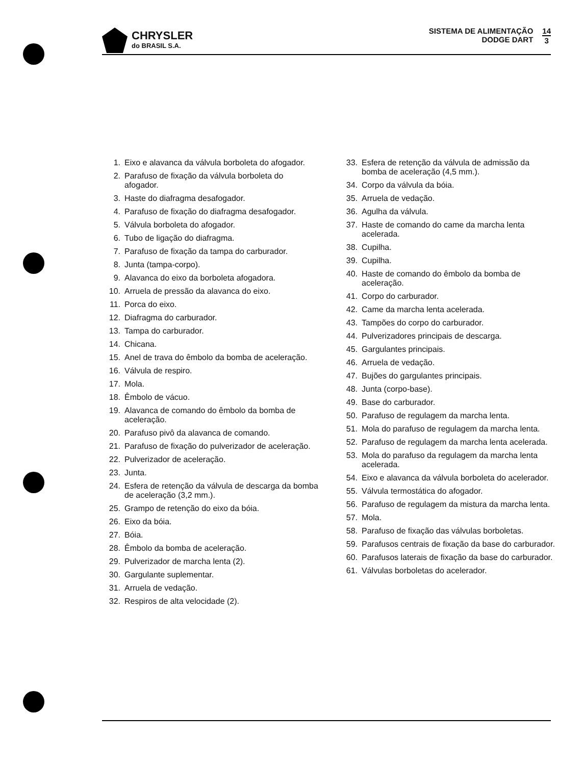CHRYSLER
do BRASIL S.A.
SISTEMA DE ALIMENTAÇÃO
DODGE DART
14
3
1. Eixo e alavanca da válvula borboleta do afogador.
2. Parafuso de fixação da válvula borboleta do afogador.
3. Haste do diafragma desafogador.
4. Parafuso de fixação do diafragma desafogador.
5. Válvula borboleta do afogador.
6. Tubo de ligação do diafragma.
7. Parafuso de fixação da tampa do carburador.
8. Junta (tampa-corpo).
9. Alavanca do eixo da borboleta afogadora.
10. Arruela de pressão da alavanca do eixo.
11. Porca do eixo.
12. Diafragma do carburador.
13. Tampa do carburador.
14. Chicana.
15. Anel de trava do êmbolo da bomba de aceleração.
16. Válvula de respiro.
17. Mola.
18. Êmbolo de vácuo.
19. Alavanca de comando do êmbolo da bomba de aceleração.
20. Parafuso pivô da alavanca de comando.
21. Parafuso de fixação do pulverizador de aceleração.
22. Pulverizador de aceleração.
23. Junta.
24. Esfera de retenção da válvula de descarga da bomba de aceleração (3,2 mm.).
25. Grampo de retenção do eixo da bóia.
26. Eixo da bóia.
27. Bóia.
28. Êmbolo da bomba de aceleração.
29. Pulverizador de marcha lenta (2).
30. Gargulante suplementar.
31. Arruela de vedação.
32. Respiros de alta velocidade (2).
33. Esfera de retenção da válvula de admissão da bomba de aceleração (4,5 mm.).
34. Corpo da válvula da bóia.
35. Arruela de vedação.
36. Agulha da válvula.
37. Haste de comando do came da marcha lenta acelerada.
38. Cupilha.
39. Cupilha.
40. Haste de comando do êmbolo da bomba de aceleração.
41. Corpo do carburador.
42. Came da marcha lenta acelerada.
43. Tampões do corpo do carburador.
44. Pulverizadores principais de descarga.
45. Gargulantes principais.
46. Arruela de vedação.
47. Bujões do gargulantes principais.
48. Junta (corpo-base).
49. Base do carburador.
50. Parafuso de regulagem da marcha lenta.
51. Mola do parafuso de regulagem da marcha lenta.
52. Parafuso de regulagem da marcha lenta acelerada.
53. Mola do parafuso da regulagem da marcha lenta acelerada.
54. Eixo e alavanca da válvula borboleta do acelerador.
55. Válvula termostática do afogador.
56. Parafuso de regulagem da mistura da marcha lenta.
57. Mola.
58. Parafuso de fixação das válvulas borboletas.
59. Parafusos centrais de fixação da base do carburador.
60. Parafusos laterais de fixação da base do carburador.
61. Válvulas borboletas do acelerador.